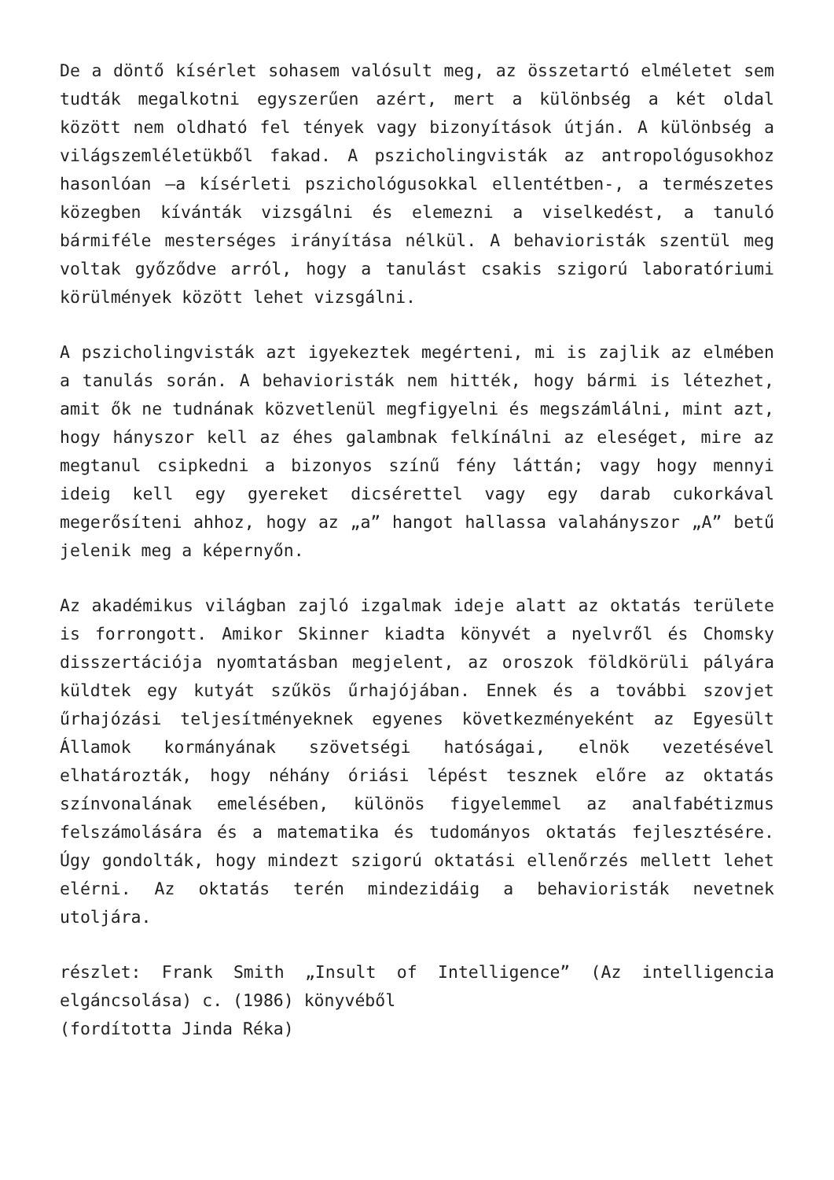De a döntő kísérlet sohasem valósult meg, az összetartó elméletet sem tudták megalkotni egyszerűen azért, mert a különbség a két oldal között nem oldható fel tények vagy bizonyítások útján. A különbség a világszemléletükből fakad. A pszicholingvisták az antropológusokhoz hasonlóan –a kísérleti pszichológusokkal ellentétben-, a természetes közegben kívánták vizsgálni és elemezni a viselkedést, a tanuló bármiféle mesterséges irányítása nélkül. A behavioristák szentül meg voltak győződve arról, hogy a tanulást csakis szigorú laboratóriumi körülmények között lehet vizsgálni.
A pszicholingvisták azt igyekeztek megérteni, mi is zajlik az elmében a tanulás során. A behavioristák nem hitték, hogy bármi is létezhet, amit ők ne tudnának közvetlenül megfigyelni és megszámlálni, mint azt, hogy hányszor kell az éhes galambnak felkínálni az eleséget, mire az megtanul csipkedni a bizonyos színű fény láttán; vagy hogy mennyi ideig kell egy gyereket dicsérettel vagy egy darab cukorkával megerősíteni ahhoz, hogy az „a” hangot hallassa valahányszor „A” betű jelenik meg a képernyőn.
Az akadémikus világban zajló izgalmak ideje alatt az oktatás területe is forrongott. Amikor Skinner kiadta könyvét a nyelvről és Chomsky disszertációja nyomtatásban megjelent, az oroszok földkörüli pályára küldtek egy kutyát szűkös űrhajójában. Ennek és a további szovjet űrhajózási teljesítményeknek egyenes következményeként az Egyesült Államok kormányának szövetségi hatóságai, elnök vezetésével elhatározták, hogy néhány óriási lépést tesznek előre az oktatás színvonalának emelésében, különös figyelemmel az analfabétizmus felszámolására és a matematika és tudományos oktatás fejlesztésére. Úgy gondolták, hogy mindezt szigorú oktatási ellenőrzés mellett lehet elérni. Az oktatás terén mindezidáig a behavioristák nevetnek utoljára.
részlet: Frank Smith „Insult of Intelligence” (Az intelligencia elgáncsolása) c. (1986) könyvéből
(fordította Jinda Réka)